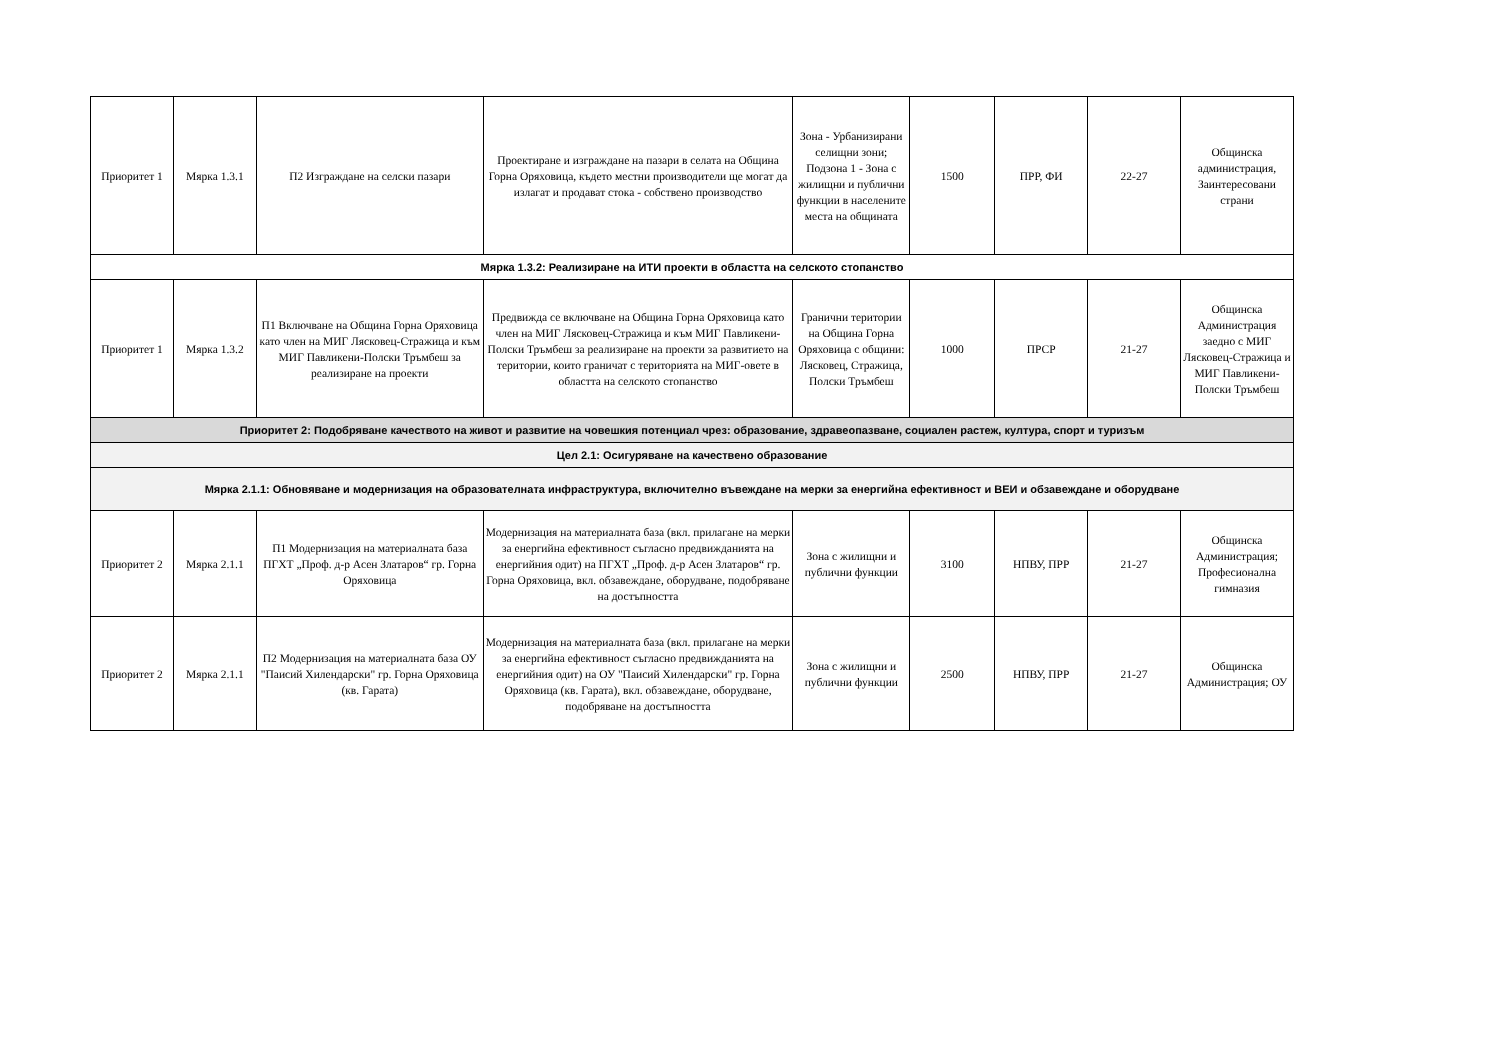| Приоритет 1 | Мярка 1.3.1 | П2 Изграждане на селски пазари | Проектиране и изграждане на пазари в селата на Община Горна Оряховица, където местни производители ще могат да излагат и продават стока - собствено производство | Зона - Урбанизирани селищни зони; Подзона 1 - Зона с жилищни и публични функции в населените места на общината | 1500 | ПРР, ФИ | 22-27 | Общинска администрация, Заинтересовани страни |
| Мярка 1.3.2: Реализиране на ИТИ проекти в областта на селското стопанство | | | | | | | | |
| Приоритет 1 | Мярка 1.3.2 | П1 Включване на Община Горна Оряховица като член на МИГ Лясковец-Стражица и към МИГ Павликени-Полски Тръмбеш за реализиране на проекти | Предвижда се включване на Община Горна Оряховица като член на МИГ Лясковец-Стражица и към МИГ Павликени-Полски Тръмбеш за реализиране на проекти за развитието на територии, които граничат с територията на МИГ-овете в областта на селското стопанство | Гранични територии на Община Горна Оряховица с общини: Лясковец, Стражица, Полски Тръмбеш | 1000 | ПРСР | 21-27 | Общинска Администрация заедно с МИГ Лясковец-Стражица и МИГ Павликени-Полски Тръмбеш |
| Приоритет 2: Подобряване качеството на живот и развитие на човешкия потенциал чрез: образование, здравеопазване, социален растеж, култура, спорт и туризъм | | | | | | | | |
| Цел 2.1: Осигуряване на качествено образование | | | | | | | | |
| Мярка 2.1.1: Обновяване и модернизация на образователната инфраструктура, включително въвеждане на мерки за енергийна ефективност и ВЕИ и обзавеждане и оборудване | | | | | | | | |
| Приоритет 2 | Мярка 2.1.1 | П1 Модернизация на материалната база ПГХТ „Проф. д-р Асен Златаров“ гр. Горна Оряховица | Модернизация на материалната база (вкл. прилагане на мерки за енергийна ефективност съгласно предвижданията на енергийния одит) на ПГХТ „Проф. д-р Асен Златаров“ гр. Горна Оряховица, вкл. обзавеждане, оборудване, подобряване на достъпността | Зона с жилищни и публични функции | 3100 | НПВУ, ПРР | 21-27 | Общинска Администрация; Професионална гимназия |
| Приоритет 2 | Мярка 2.1.1 | П2 Модернизация на материалната база ОУ "Паисий Хилендарски" гр. Горна Оряховица (кв. Гарата) | Модернизация на материалната база (вкл. прилагане на мерки за енергийна ефективност съгласно предвижданията на енергийния одит) на ОУ "Паисий Хилендарски" гр. Горна Оряховица (кв. Гарата), вкл. обзавеждане, оборудване, подобряване на достъпността | Зона с жилищни и публични функции | 2500 | НПВУ, ПРР | 21-27 | Общинска Администрация; ОУ |